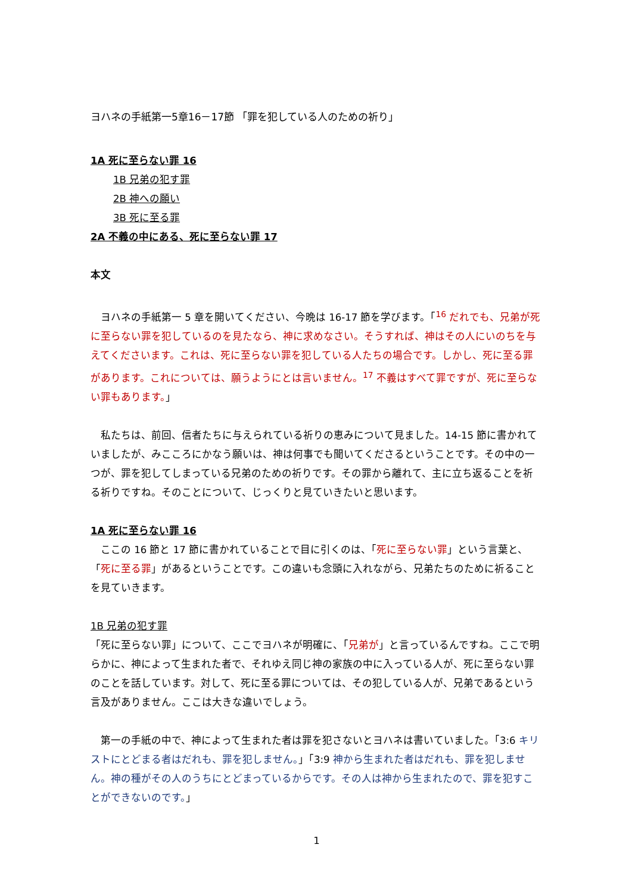ヨハネの手紙第一5章16－17節 「罪を犯している人のための祈り」
1A 死に至らない罪 16
1B 兄弟の犯す罪
2B 神への願い
3B 死に至る罪
2A 不義の中にある、死に至らない罪 17
本文
　ヨハネの手紙第一 5 章を開いてください、今晩は 16-17 節を学びます。「<sup>16</sup> だれでも、兄弟が死に至らない罪を犯しているのを見たなら、神に求めなさい。そうすれば、神はその人にいのちを与えてくださいます。これは、死に至らない罪を犯している人たちの場合です。しかし、死に至る罪があります。これについては、願うようにとは言いません。<sup>17</sup> 不義はすべて罪ですが、死に至らない罪もあります。」
　私たちは、前回、信者たちに与えられている祈りの恵みについて見ました。14-15 節に書かれていましたが、みこころにかなう願いは、神は何事でも聞いてくださるということです。その中の一つが、罪を犯してしまっている兄弟のための祈りです。その罪から離れて、主に立ち返ることを祈る祈りですね。そのことについて、じっくりと見ていきたいと思います。
1A 死に至らない罪 16
　ここの 16 節と 17 節に書かれていることで目に引くのは、「死に至らない罪」という言葉と、「死に至る罪」があるということです。この違いも念頭に入れながら、兄弟たちのために祈ることを見ていきます。
1B 兄弟の犯す罪
「死に至らない罪」について、ここでヨハネが明確に、「兄弟が」と言っているんですね。ここで明らかに、神によって生まれた者で、それゆえ同じ神の家族の中に入っている人が、死に至らない罪のことを話しています。対して、死に至る罪については、その犯している人が、兄弟であるという言及がありません。ここは大きな違いでしょう。
　第一の手紙の中で、神によって生まれた者は罪を犯さないとヨハネは書いていました。「3:6 キリストにとどまる者はだれも、罪を犯しません。」「3:9 神から生まれた者はだれも、罪を犯しません。神の種がその人のうちにとどまっているからです。その人は神から生まれたので、罪を犯すことができないのです。」
1